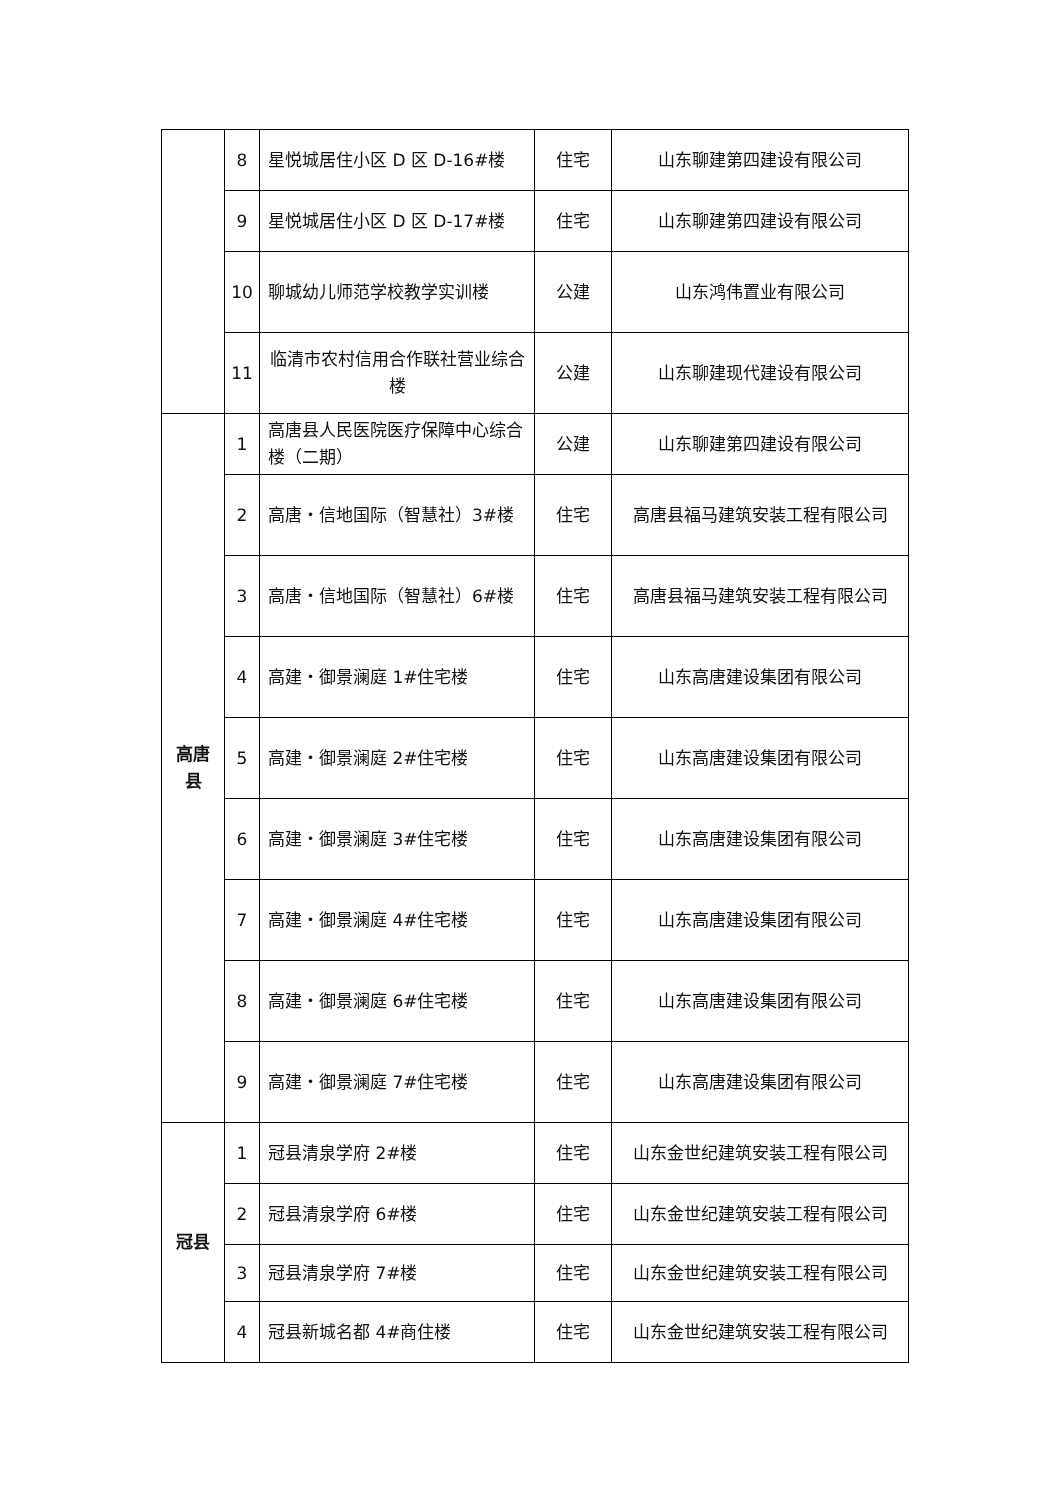| | 8 | 星悦城居住小区 D 区 D-16#楼 | 住宅 | 山东聊建第四建设有限公司 |
| | 9 | 星悦城居住小区 D 区 D-17#楼 | 住宅 | 山东聊建第四建设有限公司 |
| | 10 | 聊城幼儿师范学校教学实训楼 | 公建 | 山东鸿伟置业有限公司 |
| | 11 | 临清市农村信用合作联社营业综合楼 | 公建 | 山东聊建现代建设有限公司 |
| 高唐县 | 1 | 高唐县人民医院医疗保障中心综合楼（二期） | 公建 | 山东聊建第四建设有限公司 |
| | 2 | 高唐・信地国际（智慧社）3#楼 | 住宅 | 高唐县福马建筑安装工程有限公司 |
| | 3 | 高唐・信地国际（智慧社）6#楼 | 住宅 | 高唐县福马建筑安装工程有限公司 |
| | 4 | 高建・御景澜庭 1#住宅楼 | 住宅 | 山东高唐建设集团有限公司 |
| | 5 | 高建・御景澜庭 2#住宅楼 | 住宅 | 山东高唐建设集团有限公司 |
| | 6 | 高建・御景澜庭 3#住宅楼 | 住宅 | 山东高唐建设集团有限公司 |
| | 7 | 高建・御景澜庭 4#住宅楼 | 住宅 | 山东高唐建设集团有限公司 |
| | 8 | 高建・御景澜庭 6#住宅楼 | 住宅 | 山东高唐建设集团有限公司 |
| | 9 | 高建・御景澜庭 7#住宅楼 | 住宅 | 山东高唐建设集团有限公司 |
| 冠县 | 1 | 冠县清泉学府 2#楼 | 住宅 | 山东金世纪建筑安装工程有限公司 |
| | 2 | 冠县清泉学府 6#楼 | 住宅 | 山东金世纪建筑安装工程有限公司 |
| | 3 | 冠县清泉学府 7#楼 | 住宅 | 山东金世纪建筑安装工程有限公司 |
| | 4 | 冠县新城名都 4#商住楼 | 住宅 | 山东金世纪建筑安装工程有限公司 |